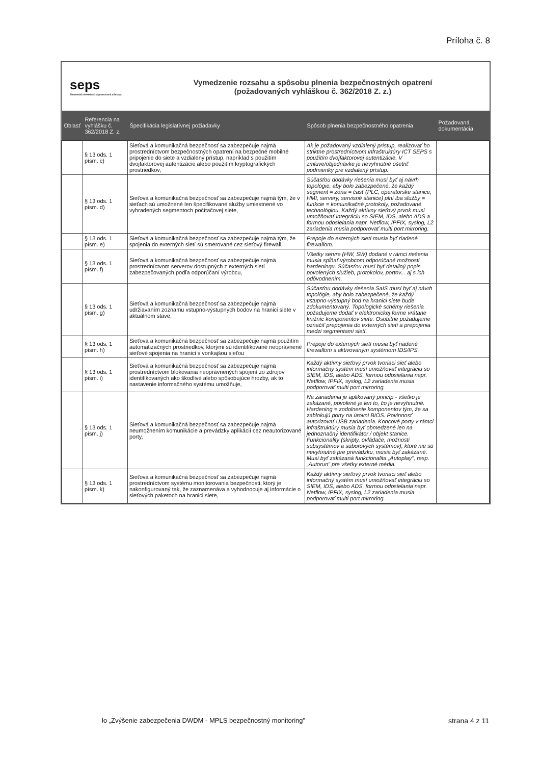Príloha č. 8
seps
Slovenská elektrizačná prenosová sústava
Vymedzenie rozsahu a spôsobu plnenia bezpečnostných opatrení
(požadovaných vyhláškou č. 362/2018 Z. z.)
| Oblasť | Referencia na vyhlášku č. 362/2018 Z. z. | Špecifikácia legislatívnej požiadavky | Spôsob plnenia bezpečnostného opatrenia | Požadovaná dokumentácia |
| --- | --- | --- | --- | --- |
| | § 13 ods. 1 písm. c) | Sieťová a komunikačná bezpečnosť sa zabezpečuje najmä prostredníctvom bezpečnostných opatrení na bezpečné mobilné pripojenie do siete a vzdialený prístup, napríklad s použitím dvojfaktorovej autentizácie alebo použitím kryptografických prostriedkov, | Ak je požadovaný vzdialený prístup, realizovať ho striktne prostredníctvom infraštruktúry ICT SEPS s použitím dvojfaktorovej autentizácie. V zmluve/objednávke je nevyhnutné ošetriť podmienky pre vzdialený prístup. | |
| | § 13 ods. 1 písm. d) | Sieťová a komunikačná bezpečnosť sa zabezpečuje najmä tým, že v sieťach sú umožnené len špecifikované služby umiestnené vo vyhradených segmentoch počítačovej siete, | Súčasťou dodávky riešenia musí byť aj návrh topológie, aby bolo zabezpečené, že každý segment = zóna = časť (PLC, operatorske stanice, HMI, servery, servisné stanice) plní iba služby = funkcie = komunikačné protokoly, požadované technológiou. Každý aktívny sieťový prvok musí umožňovať integráciu so SIEM, IDS, alebo ADS a formou odosielania napr. Netflow, IPFIX, syslog, L2 zariadenia musia podporovať multi port mirroring. | |
| | § 13 ods. 1 písm. e) | Sieťová a komunikačná bezpečnosť sa zabezpečuje najmä tým, že spojenia do externých sietí sú smerované cez sieťový firewall, | Prepoje do externých sietí musia byť riadené firewallom. | |
| | § 13 ods. 1 písm. f) | Sieťová a komunikačná bezpečnosť sa zabezpečuje najmä prostredníctvom serverov dostupných z externých sietí zabezpečovaných podľa odporúčaní výrobcu, | Všetky servre (HW, SW) dodané v rámci riešenia musia spĺňať výrobcom odporúčané možnosti hardeningu. Súčasťou musí byť detailný popis povolených služieb, protokolov, portov... aj s ich odôvodnením. | |
| | § 13 ods. 1 písm. g) | Sieťová a komunikačná bezpečnosť sa zabezpečuje najmä udržiavaním zoznamu vstupno-výstupných bodov na hranici siete v aktuálnom stave, | Súčasťou dodávky riešenia SaIS musí byť aj návrh topológie, aby bolo zabezpečené, že každý vstupno-výstupný bod na hranici siete bude zdokumentovaný. Topologické schémy riešenia požadujeme dodať v elektronickej forme vrátane knižníc komponentov siete. Osobitne požadujeme označiť prepojenia do externých sietí a prepojenia medzi segmentami sietí. | |
| | § 13 ods. 1 písm. h) | Sieťová a komunikačná bezpečnosť sa zabezpečuje najmä použitím automatizačných prostriedkov, ktorými sú identifikované neoprávnené sieťové spojenia na hranici s vonkajšou sieťou | Prepoje do externých sietí musia byť riadené firewallom s aktivovaným systémom IDS/IPS. | |
| | § 13 ods. 1 písm. i) | Sieťová a komunikačná bezpečnosť sa zabezpečuje najmä prostredníctvom blokovania neoprávnených spojení zo zdrojov identifikovaných ako škodlivé alebo spôsobujúce hrozby, ak to nastavenie informačného systému umožňuje, | Každý aktívny sieťový prvok tvoriaci sieť alebo informačný systém musí umožňovať integráciu so SIEM, IDS, alebo ADS, formou odosielania napr. Netflow, IPFIX, syslog, L2 zariadenia musia podporovať multi port mirroring. | |
| | § 13 ods. 1 písm. j) | Sieťová a komunikačná bezpečnosť sa zabezpečuje najmä neumožnením komunikácie a prevádzky aplikácií cez neautorizované porty, | Na zariadenia je aplikovaný princíp - všetko je zakázané, povolené je len to, čo je nevyhnutné. Hardening = zodolnenie komponentov tým, že sa zablokujú porty na úrovni BIOS. Povinnosť autorizovať USB zariadenia. Koncové porty v rámci infraštruktúry musia byť obmedzené len na jednoznačný identifikátor / objekt stanice. Funkcionality (skripty, ovládače, možnosti subsystémov a súborových systémov), ktoré nie sú nevyhnutné pre prevádzku, musia byť zakázané. Musí byť zakázaná funkcionalita „Autoplay", resp. „Autorun" pre všetky externé média. | |
| | § 13 ods. 1 písm. k) | Sieťová a komunikačná bezpečnosť sa zabezpečuje najmä prostredníctvom systému monitorovania bezpečnosti, ktorý je nakonfigurovaný tak, že zaznamenáva a vyhodnocuje aj informácie o sieťových paketoch na hranici siete, | Každý aktívny sieťový prvok tvoriaci sieť alebo informačný systém musí umožňovať integráciu so SIEM, IDS, alebo ADS, formou odosielania napr. Netflow, IPFIX, syslog, L2 zariadenia musia podporovať multi port mirroring. | |
ło „Zvýšenie zabezpečenia DWDM - MPLS bezpečnostný monitoring"
strana 4 z 11